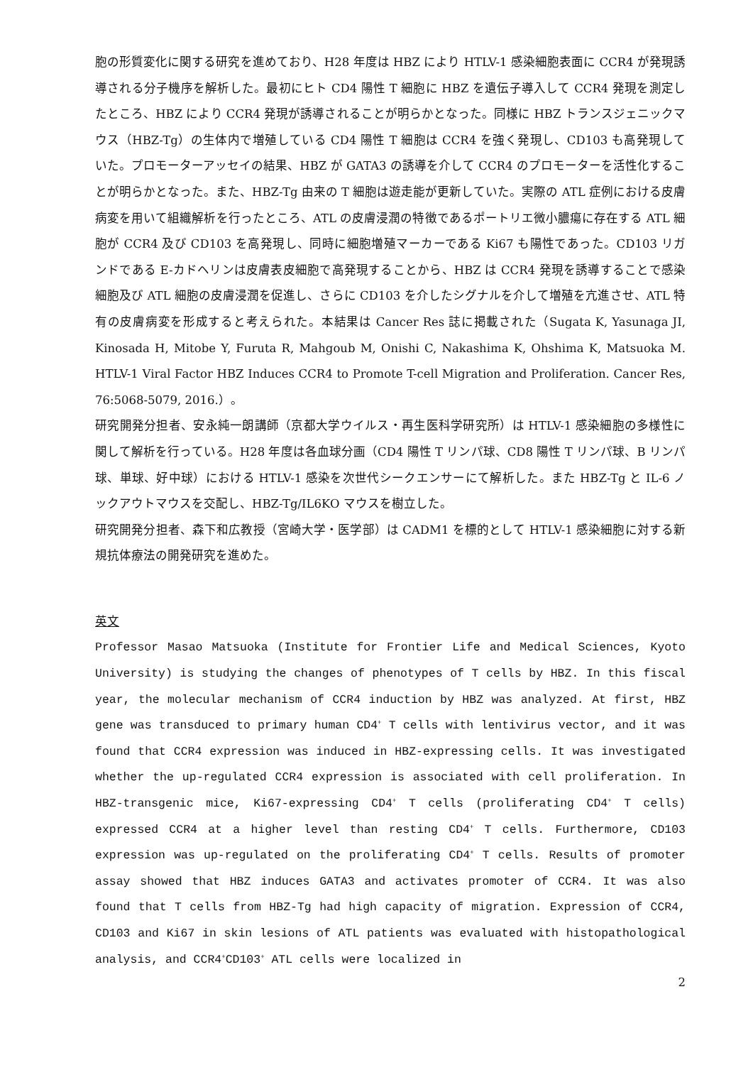胞の形質変化に関する研究を進めており、H28 年度は HBZ により HTLV-1 感染細胞表面に CCR4 が発現誘導される分子機序を解析した。最初にヒト CD4 陽性 T 細胞に HBZ を遺伝子導入して CCR4 発現を測定したところ、HBZ により CCR4 発現が誘導されることが明らかとなった。同様に HBZ トランスジェニックマウス（HBZ-Tg）の生体内で増殖している CD4 陽性 T 細胞は CCR4 を強く発現し、CD103 も高発現していた。プロモーターアッセイの結果、HBZ が GATA3 の誘導を介して CCR4 のプロモーターを活性化することが明らかとなった。また、HBZ-Tg 由来の T 細胞は遊走能が更新していた。実際の ATL 症例における皮膚病変を用いて組織解析を行ったところ、ATL の皮膚浸潤の特徴であるポートリエ微小膿瘍に存在する ATL 細胞が CCR4 及び CD103 を高発現し、同時に細胞増殖マーカーである Ki67 も陽性であった。CD103 リガンドである E-カドヘリンは皮膚表皮細胞で高発現することから、HBZ は CCR4 発現を誘導することで感染細胞及び ATL 細胞の皮膚浸潤を促進し、さらに CD103 を介したシグナルを介して増殖を亢進させ、ATL 特有の皮膚病変を形成すると考えられた。本結果は Cancer Res 誌に掲載された（Sugata K, Yasunaga JI, Kinosada H, Mitobe Y, Furuta R, Mahgoub M, Onishi C, Nakashima K, Ohshima K, Matsuoka M. HTLV-1 Viral Factor HBZ Induces CCR4 to Promote T-cell Migration and Proliferation. Cancer Res, 76:5068-5079, 2016.）。
研究開発分担者、安永純一朗講師（京都大学ウイルス・再生医科学研究所）は HTLV-1 感染細胞の多様性に関して解析を行っている。H28 年度は各血球分画（CD4 陽性 T リンパ球、CD8 陽性 T リンパ球、B リンパ球、単球、好中球）における HTLV-1 感染を次世代シークエンサーにて解析した。また HBZ-Tg と IL-6 ノックアウトマウスを交配し、HBZ-Tg/IL6KO マウスを樹立した。
研究開発分担者、森下和広教授（宮崎大学・医学部）は CADM1 を標的として HTLV-1 感染細胞に対する新規抗体療法の開発研究を進めた。
英文
Professor Masao Matsuoka (Institute for Frontier Life and Medical Sciences, Kyoto University) is studying the changes of phenotypes of T cells by HBZ. In this fiscal year, the molecular mechanism of CCR4 induction by HBZ was analyzed. At first, HBZ gene was transduced to primary human CD4<sup>+</sup> T cells with lentivirus vector, and it was found that CCR4 expression was induced in HBZ-expressing cells. It was investigated whether the up-regulated CCR4 expression is associated with cell proliferation. In HBZ-transgenic mice, Ki67-expressing CD4<sup>+</sup> T cells (proliferating CD4<sup>+</sup> T cells) expressed CCR4 at a higher level than resting CD4<sup>+</sup> T cells. Furthermore, CD103 expression was up-regulated on the proliferating CD4<sup>+</sup> T cells. Results of promoter assay showed that HBZ induces GATA3 and activates promoter of CCR4. It was also found that T cells from HBZ-Tg had high capacity of migration. Expression of CCR4, CD103 and Ki67 in skin lesions of ATL patients was evaluated with histopathological analysis, and CCR4<sup>+</sup>CD103<sup>+</sup> ATL cells were localized in
2